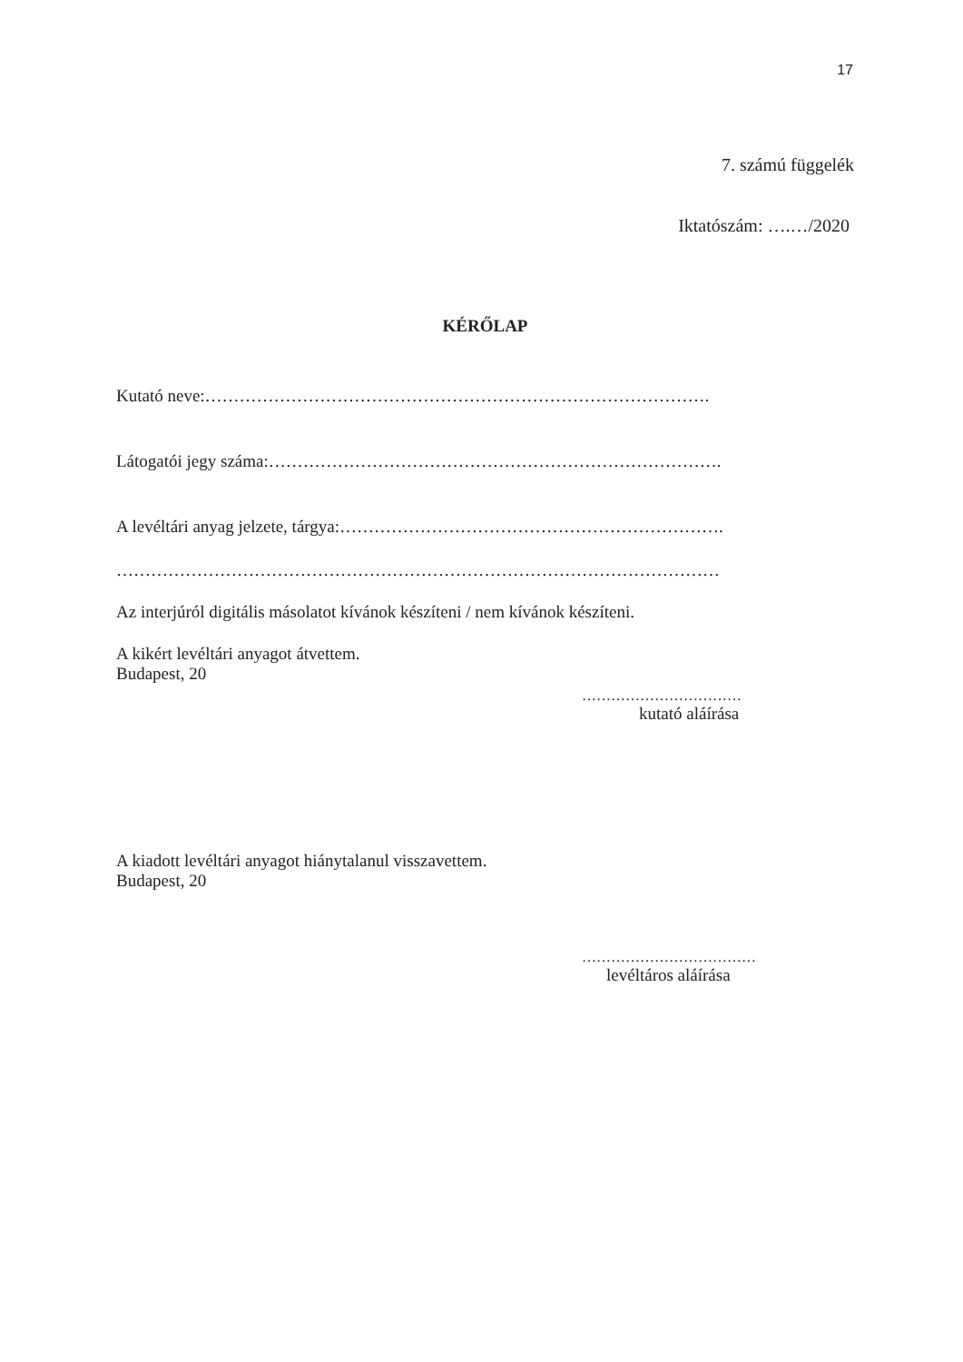17
7. számú függelék
Iktatószám: ….…/2020
KÉRŐLAP
Kutató neve:…………………………………………………………………………….
Látogatói jegy száma:…………………………………………………………………….
A levéltári anyag jelzete, tárgya:………………………………………………………….
……………………………………………………………………………………………
Az interjúról digitális másolatot kívánok készíteni / nem kívánok készíteni.
A kikért levéltári anyagot átvettem.
Budapest, 20
……………………………
kutató aláírása
A kiadott levéltári anyagot hiánytalanul visszavettem.
Budapest, 20
………………………………
levéltáros aláírása